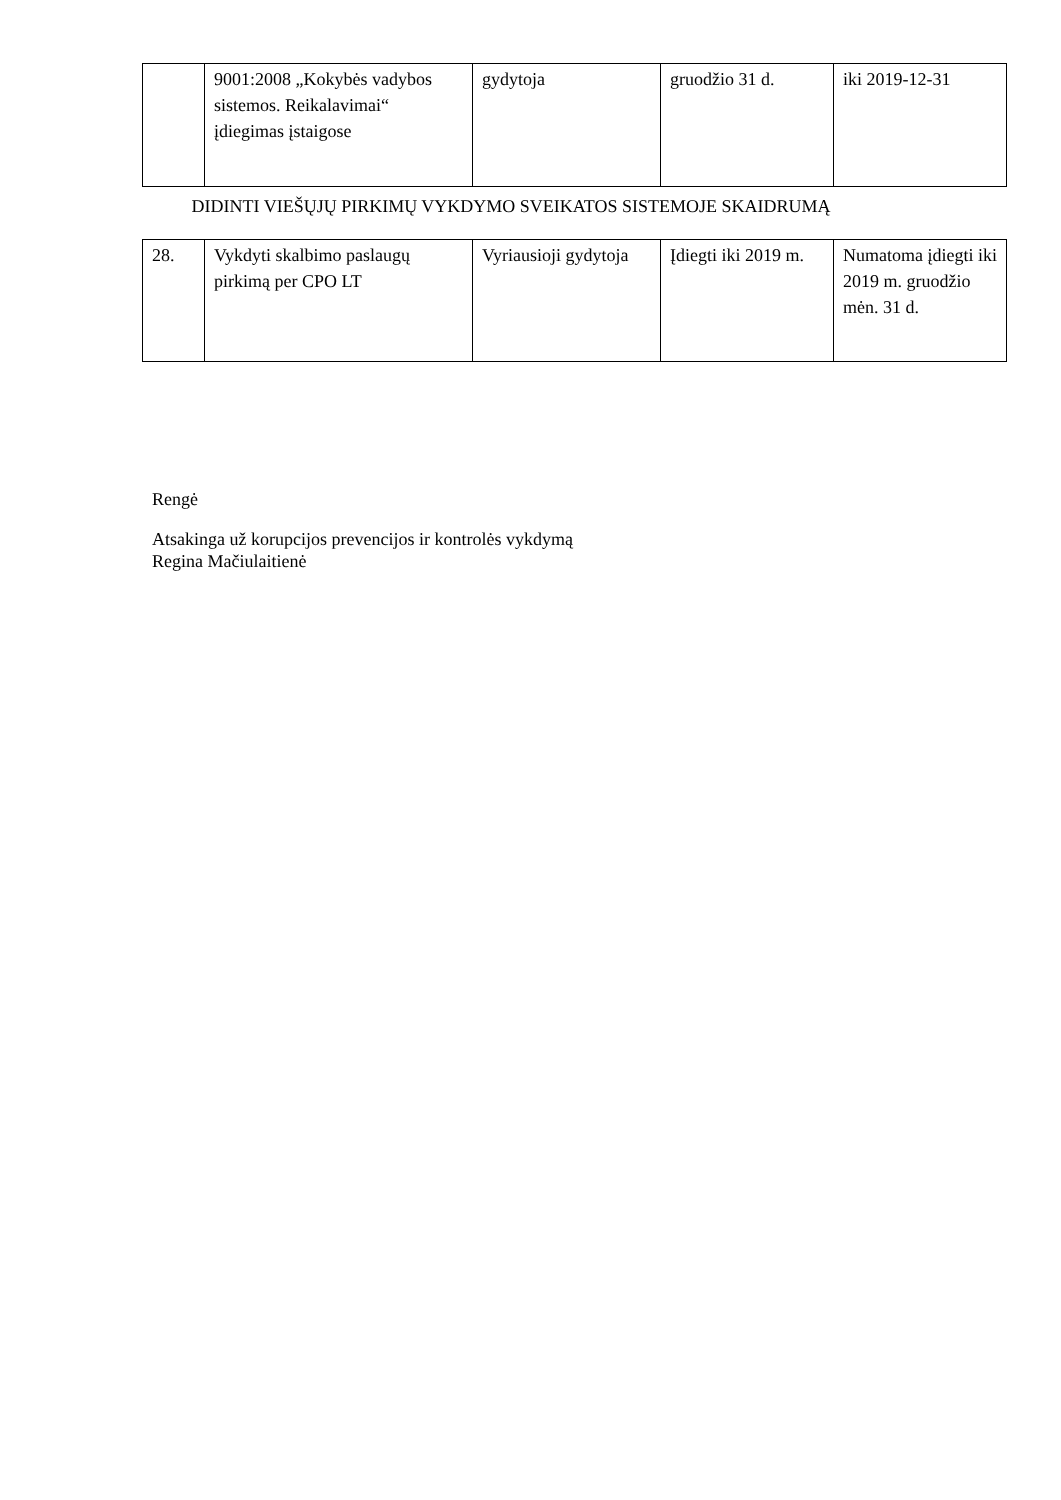| | 9001:2008 „Kokybės vadybos sistemos. Reikalavimai“ įdiegimas įstaigose | gydytoja | gruodžio 31 d. | iki 2019-12-31 |
DIDINTI VIEŠŲJŲ PIRKIMŲ VYKDYMO SVEIKATOS SISTEMOJE SKAIDRUMĄ
| 28. | Vykdyti skalbimo paslaugų pirkimą per CPO LT | Vyriausioji gydytoja | Įdiegti iki 2019 m. | Numatoma įdiegti iki 2019 m. gruodžio mėn. 31 d. |
Rengė
Atsakinga už korupcijos prevencijos ir kontrolės vykdymą
Regina Mačiulaitienė